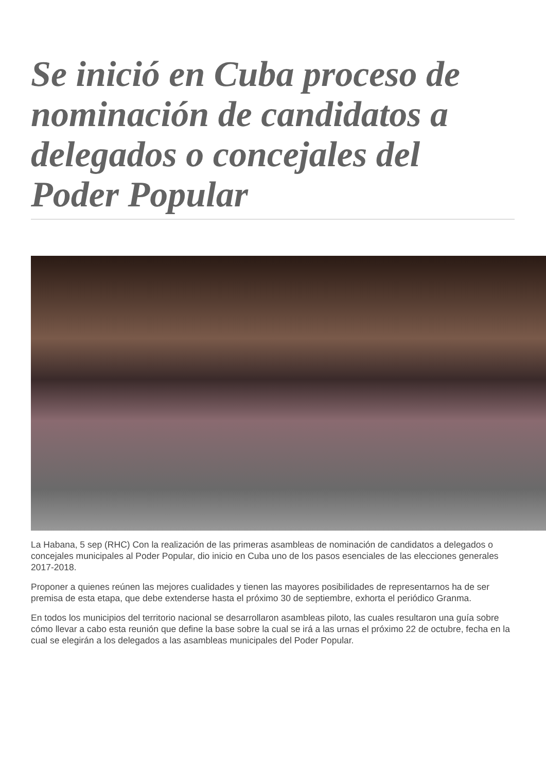Se inició en Cuba proceso de nominación de candidatos a delegados o concejales del Poder Popular
La Habana, 5 sep (RHC) Con la realización de las primeras asambleas de nominación de candidatos a delegados o concejales municipales al Poder Popular, dio inicio en Cuba uno de los pasos esenciales de las elecciones generales 2017-2018.
Proponer a quienes reúnen las mejores cualidades y tienen las mayores posibilidades de representarnos ha de ser premisa de esta etapa, que debe extenderse hasta el próximo 30 de septiembre, exhorta el periódico Granma.
En todos los municipios del territorio nacional se desarrollaron asambleas piloto, las cuales resultaron una guía sobre cómo llevar a cabo esta reunión que define la base sobre la cual se irá a las urnas el próximo 22 de octubre, fecha en la cual se elegirán a los delegados a las asambleas municipales del Poder Popular.